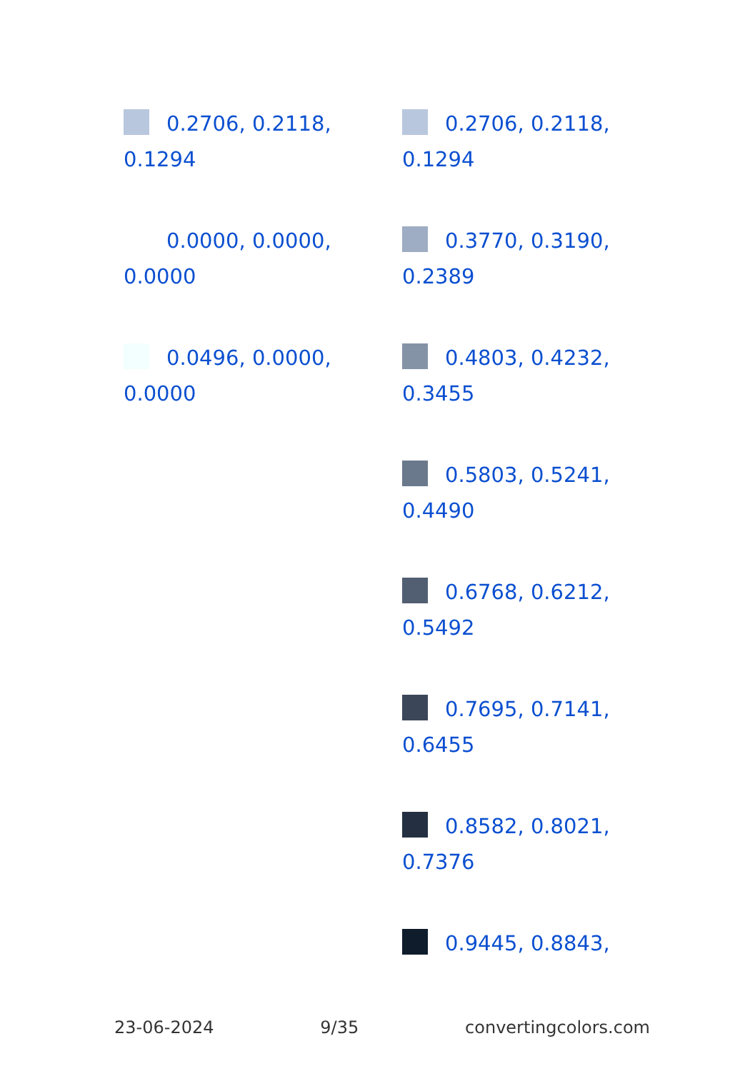0.2706, 0.2118, 0.1294
0.0000, 0.0000, 0.0000
0.0496, 0.0000, 0.0000
0.2706, 0.2118, 0.1294
0.3770, 0.3190, 0.2389
0.4803, 0.4232, 0.3455
0.5803, 0.5241, 0.4490
0.6768, 0.6212, 0.5492
0.7695, 0.7141, 0.6455
0.8582, 0.8021, 0.7376
0.9445, 0.8843,
23-06-2024 9/35 convertingcolors.com